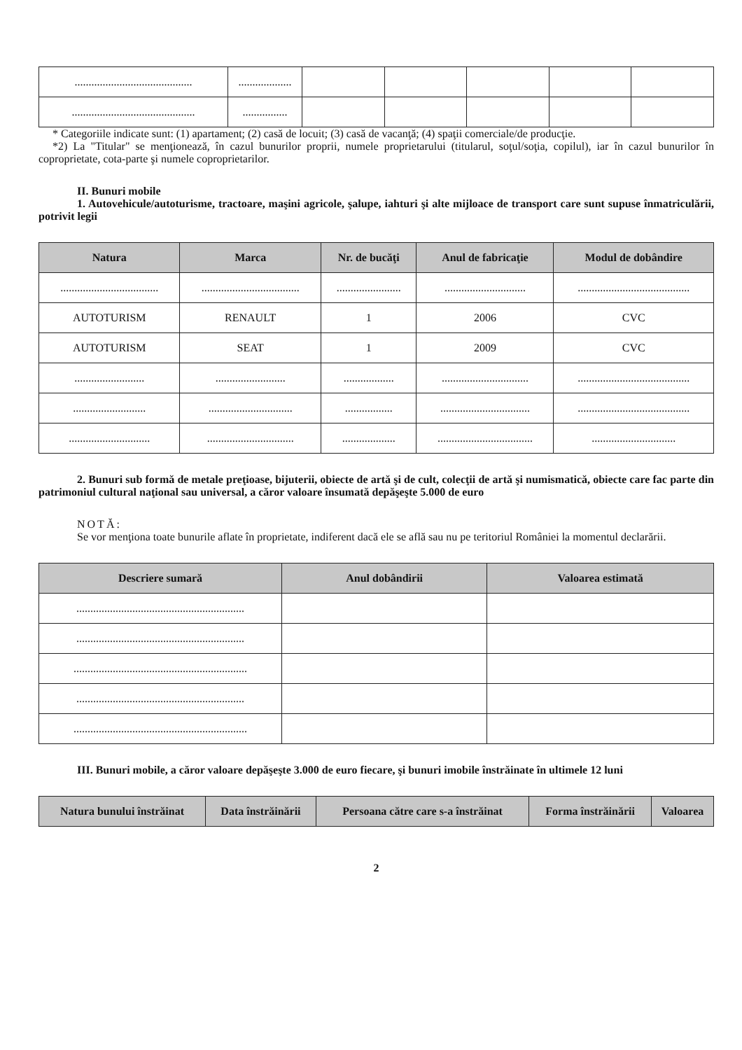| .......................................... | ................... | | | | | |
| ............................................ | ................ | | | | | |
* Categoriile indicate sunt: (1) apartament; (2) casă de locuit; (3) casă de vacanţă; (4) spaţii comerciale/de producţie.
*2) La "Titular" se menţionează, în cazul bunurilor proprii, numele proprietarului (titularul, soţul/soţia, copilul), iar în cazul bunurilor în coproprietate, cota-parte şi numele coproprietarilor.
II. Bunuri mobile
1. Autovehicule/autoturisme, tractoare, maşini agricole, şalupe, iahturi şi alte mijloace de transport care sunt supuse înmatriculării, potrivit legii
| Natura | Marca | Nr. de bucăţi | Anul de fabricaţie | Modul de dobândire |
| --- | --- | --- | --- | --- |
| ................................... | ................................... | ....................... | ............................. | ........................................ |
| AUTOTURISM | RENAULT | 1 | 2006 | CVC |
| AUTOTURISM | SEAT | 1 | 2009 | CVC |
| ......................... | ......................... | .................. | ............................... | ........................................ |
| .......................... | .............................. | ................. | ................................ | ........................................ |
| ............................. | ............................... | ................... | .................................. | .............................. |
2. Bunuri sub formă de metale preţioase, bijuterii, obiecte de artă şi de cult, colecţii de artă şi numismatică, obiecte care fac parte din patrimoniul cultural naţional sau universal, a căror valoare însumată depăşeşte 5.000 de euro
NOTĂ:
Se vor menţiona toate bunurile aflate în proprietate, indiferent dacă ele se află sau nu pe teritoriul României la momentul declarării.
| Descriere sumară | Anul dobândirii | Valoarea estimată |
| --- | --- | --- |
| ............................................................ | | |
| ............................................................ | | |
| .............................................................. | | |
| ............................................................ | | |
| .............................................................. | | |
III. Bunuri mobile, a căror valoare depăşeşte 3.000 de euro fiecare, şi bunuri imobile înstrăinate în ultimele 12 luni
| Natura bunului înstrăinat | Data înstrăinării | Persoana către care s-a înstrăinat | Forma înstrăinării | Valoarea |
| --- | --- | --- | --- | --- |
2